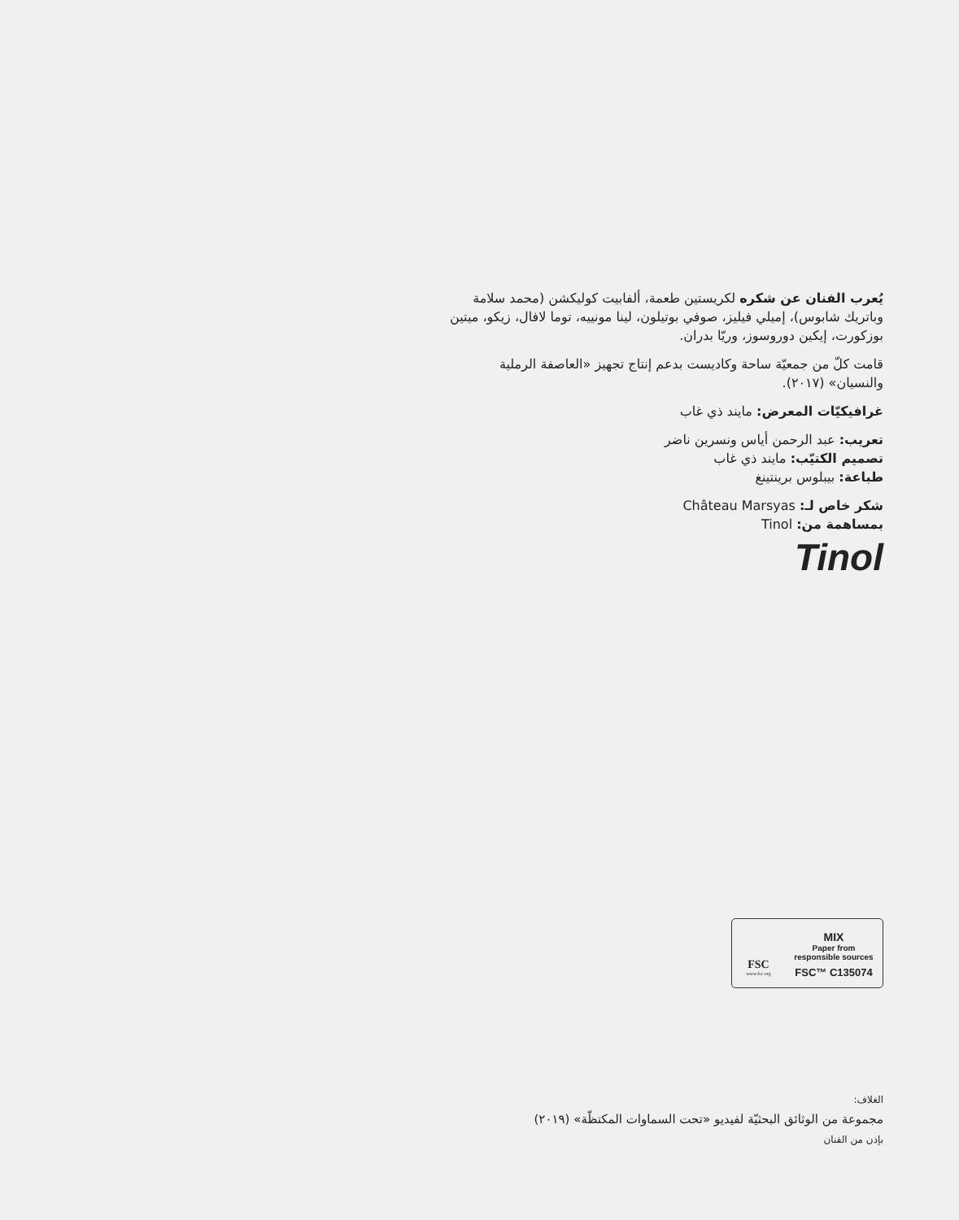يُعرب الفنان عن شكره لكريستين طعمة، ألفابيت كوليكشن (محمد سلامة وباتريك شابوس)، إميلي فيليز، صوفي بوتيلون، لينا مونييه، توما لافال، زيكو، ميتين بوزكورت، إيكين دوروسوز، وريّا بدران.
قامت كلّ من جمعيّة ساحة وكاديست بدعم إنتاج تجهيز «العاصفة الرملية والنسيان» (٢٠١٧).
غرافيكيّات المعرض: مايند ذي غاب
تعريب: عبد الرحمن أياس ونسرين ناضر
تصميم الكتيّب: مايند ذي غاب
طباعة: بيبلوس برينتينغ
شكر خاص لـ: Château Marsyas
بمساهمة من: Tinol
Tinol
FSC
www.fsc.org
MIX
Paper from
responsible sources
FSC™ C135074
الغلاف:
مجموعة من الوثائق البحثيّة لفيديو «تحت السماوات المكتظّة» (٢٠١٩)
بإذن من الفنان